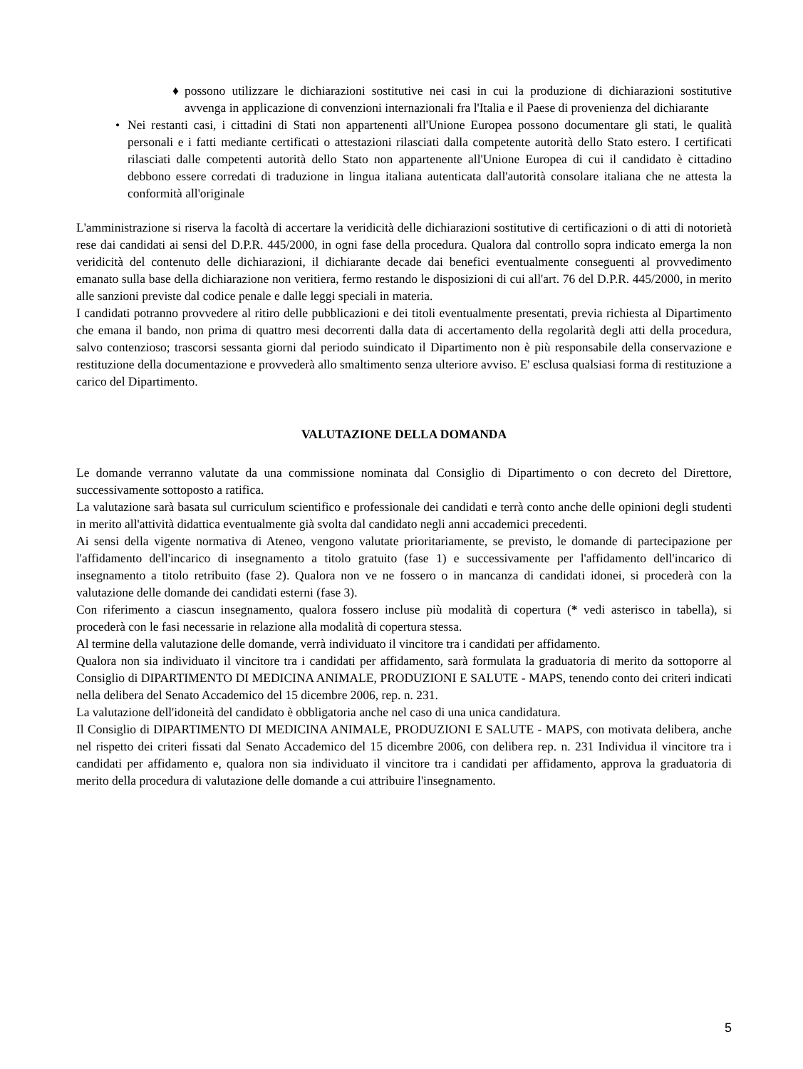♦ possono utilizzare le dichiarazioni sostitutive nei casi in cui la produzione di dichiarazioni sostitutive avvenga in applicazione di convenzioni internazionali fra l'Italia e il Paese di provenienza del dichiarante
• Nei restanti casi, i cittadini di Stati non appartenenti all'Unione Europea possono documentare gli stati, le qualità personali e i fatti mediante certificati o attestazioni rilasciati dalla competente autorità dello Stato estero. I certificati rilasciati dalle competenti autorità dello Stato non appartenente all'Unione Europea di cui il candidato è cittadino debbono essere corredati di traduzione in lingua italiana autenticata dall'autorità consolare italiana che ne attesta la conformità all'originale
L'amministrazione si riserva la facoltà di accertare la veridicità delle dichiarazioni sostitutive di certificazioni o di atti di notorietà rese dai candidati ai sensi del D.P.R. 445/2000, in ogni fase della procedura. Qualora dal controllo sopra indicato emerga la non veridicità del contenuto delle dichiarazioni, il dichiarante decade dai benefici eventualmente conseguenti al provvedimento emanato sulla base della dichiarazione non veritiera, fermo restando le disposizioni di cui all'art. 76 del D.P.R. 445/2000, in merito alle sanzioni previste dal codice penale e dalle leggi speciali in materia.
I candidati potranno provvedere al ritiro delle pubblicazioni e dei titoli eventualmente presentati, previa richiesta al Dipartimento che emana il bando, non prima di quattro mesi decorrenti dalla data di accertamento della regolarità degli atti della procedura, salvo contenzioso; trascorsi sessanta giorni dal periodo suindicato il Dipartimento non è più responsabile della conservazione e restituzione della documentazione e provvederà allo smaltimento senza ulteriore avviso. E' esclusa qualsiasi forma di restituzione a carico del Dipartimento.
VALUTAZIONE DELLA DOMANDA
Le domande verranno valutate da una commissione nominata dal Consiglio di Dipartimento o con decreto del Direttore, successivamente sottoposto a ratifica.
La valutazione sarà basata sul curriculum scientifico e professionale dei candidati e terrà conto anche delle opinioni degli studenti in merito all'attività didattica eventualmente già svolta dal candidato negli anni accademici precedenti.
Ai sensi della vigente normativa di Ateneo, vengono valutate prioritariamente, se previsto, le domande di partecipazione per l'affidamento dell'incarico di insegnamento a titolo gratuito (fase 1) e successivamente per l'affidamento dell'incarico di insegnamento a titolo retribuito (fase 2). Qualora non ve ne fossero o in mancanza di candidati idonei, si procederà con la valutazione delle domande dei candidati esterni (fase 3).
Con riferimento a ciascun insegnamento, qualora fossero incluse più modalità di copertura (* vedi asterisco in tabella), si procederà con le fasi necessarie in relazione alla modalità di copertura stessa.
Al termine della valutazione delle domande, verrà individuato il vincitore tra i candidati per affidamento.
Qualora non sia individuato il vincitore tra i candidati per affidamento, sarà formulata la graduatoria di merito da sottoporre al Consiglio di DIPARTIMENTO DI MEDICINA ANIMALE, PRODUZIONI E SALUTE - MAPS, tenendo conto dei criteri indicati nella delibera del Senato Accademico del 15 dicembre 2006, rep. n. 231.
La valutazione dell'idoneità del candidato è obbligatoria anche nel caso di una unica candidatura.
Il Consiglio di DIPARTIMENTO DI MEDICINA ANIMALE, PRODUZIONI E SALUTE - MAPS, con motivata delibera, anche nel rispetto dei criteri fissati dal Senato Accademico del 15 dicembre 2006, con delibera rep. n. 231 Individua il vincitore tra i candidati per affidamento e, qualora non sia individuato il vincitore tra i candidati per affidamento, approva la graduatoria di merito della procedura di valutazione delle domande a cui attribuire l'insegnamento.
5